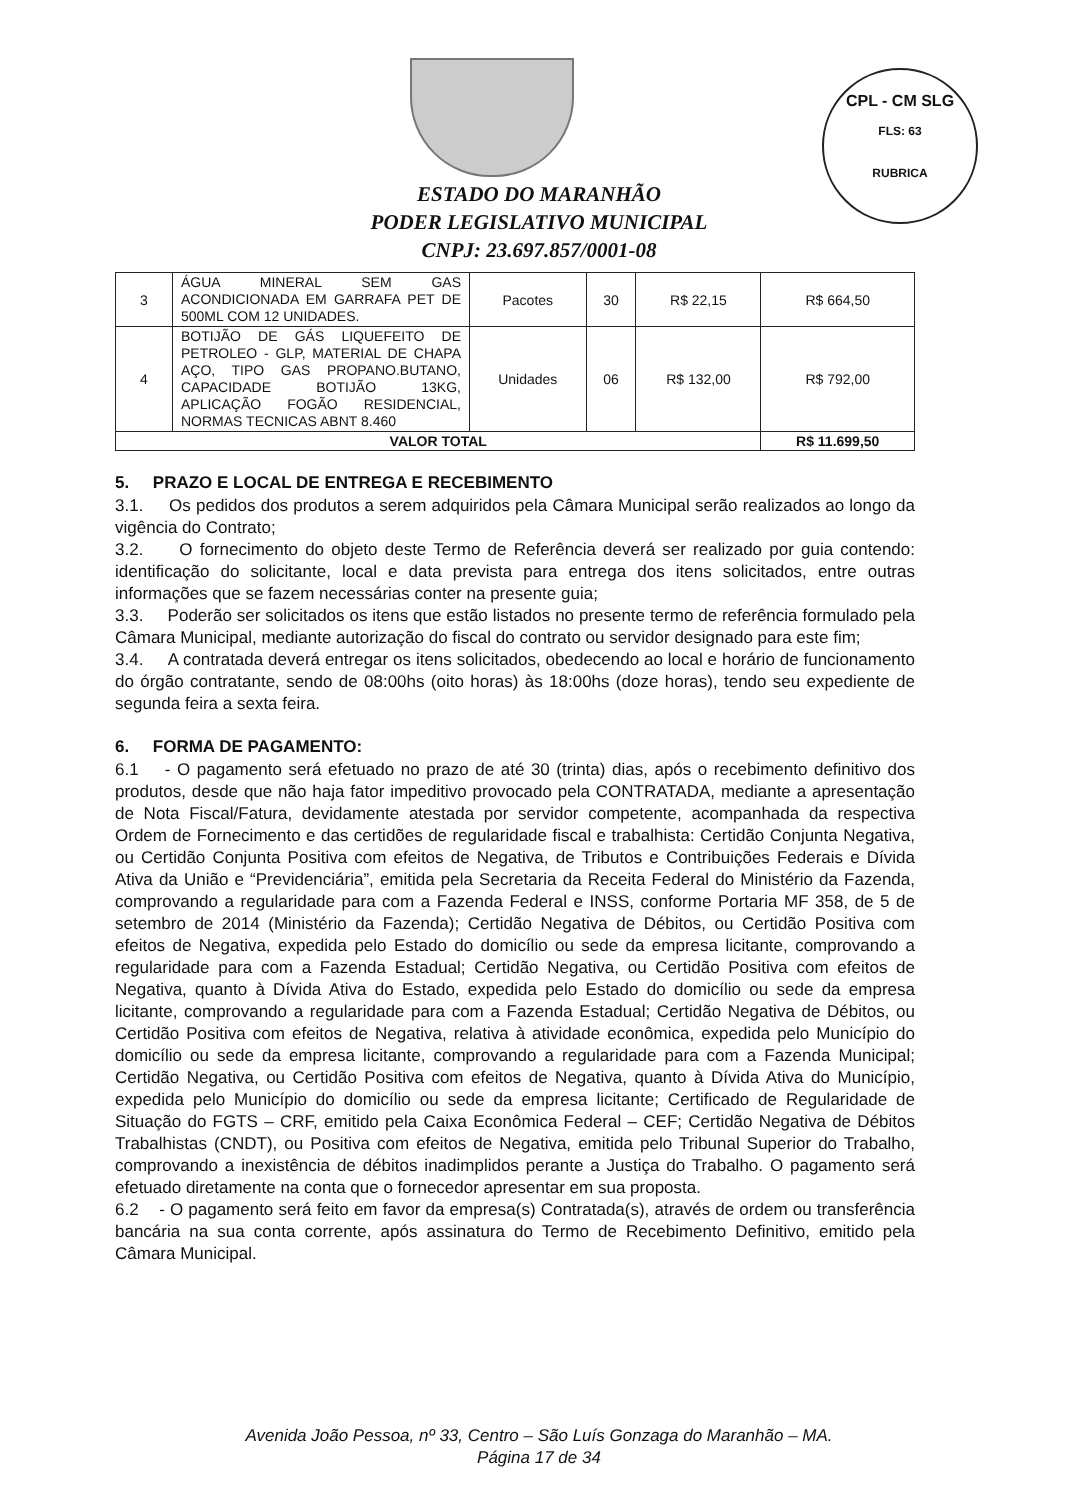CPL - CM SLG
FLS: 63
RUBRICA
ESTADO DO MARANHÃO
PODER LEGISLATIVO MUNICIPAL
CNPJ: 23.697.857/0001-08
| 3 | ÁGUA MINERAL SEM GAS ACONDICIONADA EM GARRAFA PET DE 500ML COM 12 UNIDADES. | Pacotes | 30 | R$ 22,15 | R$ 664,50 |
| 4 | BOTIJÃO DE GÁS LIQUEFEITO DE PETROLEO - GLP, MATERIAL DE CHAPA AÇO, TIPO GAS PROPANO.BUTANO, CAPACIDADE BOTIJÃO 13KG, APLICAÇÃO FOGÃO RESIDENCIAL, NORMAS TECNICAS ABNT 8.460 | Unidades | 06 | R$ 132,00 | R$ 792,00 |
| VALOR TOTAL | | | | | R$ 11.699,50 |
5. PRAZO E LOCAL DE ENTREGA E RECEBIMENTO
3.1. Os pedidos dos produtos a serem adquiridos pela Câmara Municipal serão realizados ao longo da vigência do Contrato;
3.2. O fornecimento do objeto deste Termo de Referência deverá ser realizado por guia contendo: identificação do solicitante, local e data prevista para entrega dos itens solicitados, entre outras informações que se fazem necessárias conter na presente guia;
3.3. Poderão ser solicitados os itens que estão listados no presente termo de referência formulado pela Câmara Municipal, mediante autorização do fiscal do contrato ou servidor designado para este fim;
3.4. A contratada deverá entregar os itens solicitados, obedecendo ao local e horário de funcionamento do órgão contratante, sendo de 08:00hs (oito horas) às 18:00hs (doze horas), tendo seu expediente de segunda feira a sexta feira.
6. FORMA DE PAGAMENTO:
6.1 - O pagamento será efetuado no prazo de até 30 (trinta) dias, após o recebimento definitivo dos produtos, desde que não haja fator impeditivo provocado pela CONTRATADA, mediante a apresentação de Nota Fiscal/Fatura, devidamente atestada por servidor competente, acompanhada da respectiva Ordem de Fornecimento e das certidões de regularidade fiscal e trabalhista: Certidão Conjunta Negativa, ou Certidão Conjunta Positiva com efeitos de Negativa, de Tributos e Contribuições Federais e Dívida Ativa da União e “Previdenciária”, emitida pela Secretaria da Receita Federal do Ministério da Fazenda, comprovando a regularidade para com a Fazenda Federal e INSS, conforme Portaria MF 358, de 5 de setembro de 2014 (Ministério da Fazenda); Certidão Negativa de Débitos, ou Certidão Positiva com efeitos de Negativa, expedida pelo Estado do domicílio ou sede da empresa licitante, comprovando a regularidade para com a Fazenda Estadual; Certidão Negativa, ou Certidão Positiva com efeitos de Negativa, quanto à Dívida Ativa do Estado, expedida pelo Estado do domicílio ou sede da empresa licitante, comprovando a regularidade para com a Fazenda Estadual; Certidão Negativa de Débitos, ou Certidão Positiva com efeitos de Negativa, relativa à atividade econômica, expedida pelo Município do domicílio ou sede da empresa licitante, comprovando a regularidade para com a Fazenda Municipal; Certidão Negativa, ou Certidão Positiva com efeitos de Negativa, quanto à Dívida Ativa do Município, expedida pelo Município do domicílio ou sede da empresa licitante; Certificado de Regularidade de Situação do FGTS – CRF, emitido pela Caixa Econômica Federal – CEF; Certidão Negativa de Débitos Trabalhistas (CNDT), ou Positiva com efeitos de Negativa, emitida pelo Tribunal Superior do Trabalho, comprovando a inexistência de débitos inadimplidos perante a Justiça do Trabalho. O pagamento será efetuado diretamente na conta que o fornecedor apresentar em sua proposta.
6.2 - O pagamento será feito em favor da empresa(s) Contratada(s), através de ordem ou transferência bancária na sua conta corrente, após assinatura do Termo de Recebimento Definitivo, emitido pela Câmara Municipal.
Avenida João Pessoa, nº 33, Centro – São Luís Gonzaga do Maranhão – MA.
Página 17 de 34